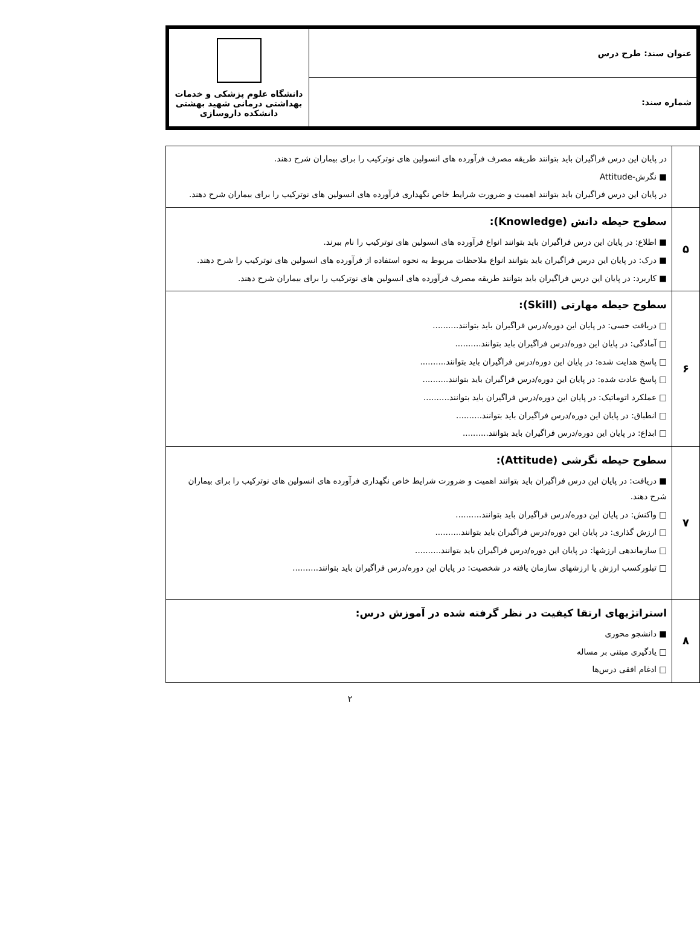| عنوان سند: طرح درس | دانشگاه علوم پزشکی و خدمات بهداشتی درمانی شهید بهشتی دانشکده داروسازی |
| شماره سند: | |
| | در پایان این درس فراگیران باید بتوانند طریقه مصرف فرآورده های انسولین های نوترکیب را برای بیماران شرح دهند. ■ نگرش-Attitude در پایان این درس فراگیران باید بتوانند اهمیت و ضرورت شرایط خاص نگهداری فرآورده های انسولین های نوترکیب را برای بیماران شرح دهند. |
| ۵ | سطوح حیطه دانش (Knowledge): ■ اطلاع: در پایان این درس فراگیران باید بتوانند انواع فرآورده های انسولین های نوترکیب را نام ببرند. ■ درک: در پایان این درس فراگیران باید بتوانند انواع ملاحظات مربوط به نحوه استفاده از فرآورده های انسولین های نوترکیب را شرح دهند. ■ کاربرد: در پایان این درس فراگیران باید بتوانند طریقه مصرف فرآورده های انسولین های نوترکیب را برای بیماران شرح دهند. |
| ۶ | سطوح حیطه مهارتی (Skill): □ دریافت حسی: در پایان این دوره/درس فراگیران باید بتوانند.......... □ آمادگی: در پایان این دوره/درس فراگیران باید بتوانند.......... □ پاسخ هدایت شده: در پایان این دوره/درس فراگیران باید بتوانند.......... □ پاسخ عادت شده: در پایان این دوره/درس فراگیران باید بتوانند.......... □ عملکرد اتوماتیک: در پایان این دوره/درس فراگیران باید بتوانند.......... □ انطباق: در پایان این دوره/درس فراگیران باید بتوانند.......... □ ابداع: در پایان این دوره/درس فراگیران باید بتوانند.......... |
| ۷ | سطوح حیطه نگرشی (Attitude): ■ دریافت: در پایان این درس فراگیران باید بتوانند اهمیت و ضرورت شرایط خاص نگهداری فرآورده های انسولین های نوترکیب را برای بیماران شرح دهند. □ واکنش: در پایان این دوره/درس فراگیران باید بتوانند.......... □ ارزش گذاری: در پایان این دوره/درس فراگیران باید بتوانند.......... □ سازماندهی ارزشها: در پایان این دوره/درس فراگیران باید بتوانند.......... □ تبلورکسب ارزش یا ارزشهای سازمان یافته در شخصیت: در پایان این دوره/درس فراگیران باید بتوانند.......... |
| ۸ | استراتژیهای ارتقا کیفیت در نظر گرفته شده در آموزش درس: ■ دانشجو محوری □ یادگیری مبتنی بر مساله □ ادغام افقی درس‌ها |
۲